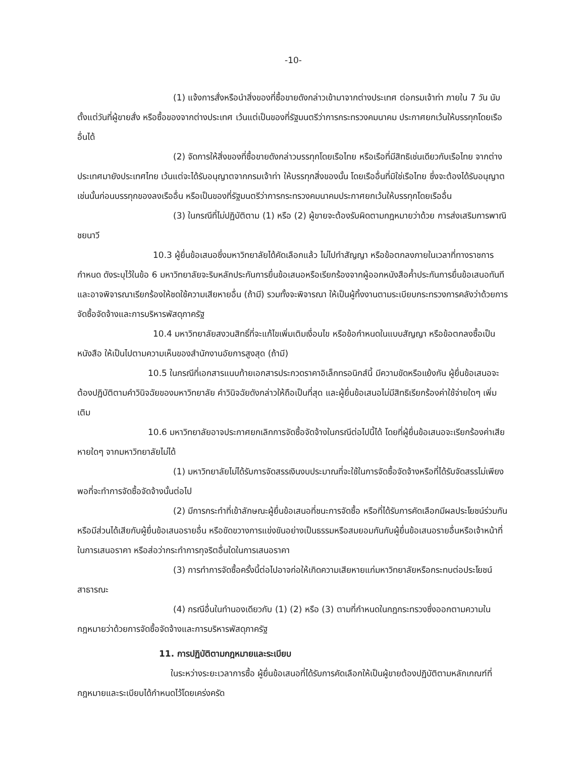-10-
(1) แจ้งการสั่งหรือนำสิ่งของที่ซื้อขายดังกล่าวเข้ามาจากต่างประเทศ ต่อกรมเจ้าท่า ภายใน 7 วัน นับตั้งแต่วันที่ผู้ขายสั่ง หรือซื้อของจากต่างประเทศ เว้นแต่เป็นของที่รัฐมนตรีว่าการกระทรวงคมนาคม ประกาศยกเว้นให้บรรทุกโดยเรืออื่นได้
(2) จัดการให้สิ่งของที่ซื้อขายดังกล่าวบรรทุกโดยเรือไทย หรือเรือที่มีสิทธิเช่นเดียวกับเรือไทย จากต่างประเทศมายังประเทศไทย เว้นแต่จะได้รับอนุญาตจากกรมเจ้าท่า ให้บรรทุกสิ่งของนั้น โดยเรืออื่นที่มิใช่เรือไทย ซึ่งจะต้องได้รับอนุญาตเช่นนั้นก่อนบรรทุกของลงเรืออื่น หรือเป็นของที่รัฐมนตรีว่าการกระทรวงคมนาคมประกาศยกเว้นให้บรรทุกโดยเรืออื่น
(3) ในกรณีที่ไม่ปฏิบัติตาม (1) หรือ (2) ผู้ขายจะต้องรับผิดตามกฎหมายว่าด้วย การส่งเสริมการพาณิชยนาวี
10.3 ผู้ยื่นข้อเสนอซึ่งมหาวิทยาลัยได้คัดเลือกแล้ว ไม่ไปทำสัญญา หรือข้อตกลงภายในเวลาที่ทางราชการกำหนด ดังระบุไว้ในข้อ 6 มหาวิทยาลัยจะริบหลักประกันการยื่นข้อเสนอหรือเรียกร้องจากผู้ออกหนังสือค้ำประกันการยื่นข้อเสนอทันทีและอาจพิจารณาเรียกร้องให้ชดใช้ความเสียหายอื่น (ถ้ามี) รวมทั้งจะพิจารณา ให้เป็นผู้ทิ้งงานตามระเบียบกระทรวงการคลังว่าด้วยการจัดซื้อจัดจ้างและการบริหารพัสดุภาครัฐ
10.4 มหาวิทยาลัยสงวนสิทธิ์ที่จะแก้ไขเพิ่มเติมเงื่อนไข หรือข้อกำหนดในแบบสัญญา หรือข้อตกลงซื้อเป็นหนังสือ ให้เป็นไปตามความเห็นของสำนักงานอัยการสูงสุด (ถ้ามี)
10.5 ในกรณีที่เอกสารแนบท้ายเอกสารประกวดราคาอิเล็กทรอนิกส์นี้ มีความขัดหรือแย้งกัน ผู้ยื่นข้อเสนอจะต้องปฏิบัติตามคำวินิจฉัยของมหาวิทยาลัย คำวินิจฉัยดังกล่าวให้ถือเป็นที่สุด และผู้ยื่นข้อเสนอไม่มีสิทธิเรียกร้องค่าใช้จ่ายใดๆ เพิ่มเติม
10.6 มหาวิทยาลัยอาจประกาศยกเลิกการจัดซื้อจัดจ้างในกรณีต่อไปนี้ได้ โดยที่ผู้ยื่นข้อเสนอจะเรียกร้องค่าเสียหายใดๆ จากมหาวิทยาลัยไม่ได้
(1) มหาวิทยาลัยไม่ได้รับการจัดสรรเงินงบประมาณที่จะใช้ในการจัดซื้อจัดจ้างหรือที่ได้รับจัดสรรไม่เพียงพอที่จะทำการจัดซื้อจัดจ้างนั้นต่อไป
(2) มีการกระทำที่เข้าลักษณะผู้ยื่นข้อเสนอที่ชนะการจัดซื้อ หรือที่ได้รับการคัดเลือกมีผลประโยชน์ร่วมกัน หรือมีส่วนได้เสียกับผู้ยื่นข้อเสนอรายอื่น หรือขัดขวางการแข่งขันอย่างเป็นธรรมหรือสมยอมกันกับผู้ยื่นข้อเสนอรายอื่นหรือเจ้าหน้าที่ในการเสนอราคา หรือส่อว่ากระทำการทุจริตอื่นใดในการเสนอราคา
(3) การทำการจัดซื้อครั้งนี้ต่อไปอาจก่อให้เกิดความเสียหายแก่มหาวิทยาลัยหรือกระทบต่อประโยชน์สาธารณะ
(4) กรณีอื่นในทำนองเดียวกับ (1) (2) หรือ (3) ตามที่กำหนดในกฎกระทรวงซึ่งออกตามความในกฎหมายว่าด้วยการจัดซื้อจัดจ้างและการบริหารพัสดุภาครัฐ
11. การปฏิบัติตามกฎหมายและระเบียบ
ในระหว่างระยะเวลาการซื้อ ผู้ยื่นข้อเสนอที่ได้รับการคัดเลือกให้เป็นผู้ขายต้องปฏิบัติตามหลักเกณฑ์ที่กฎหมายและระเบียบได้กำหนดไว้โดยเคร่งครัด